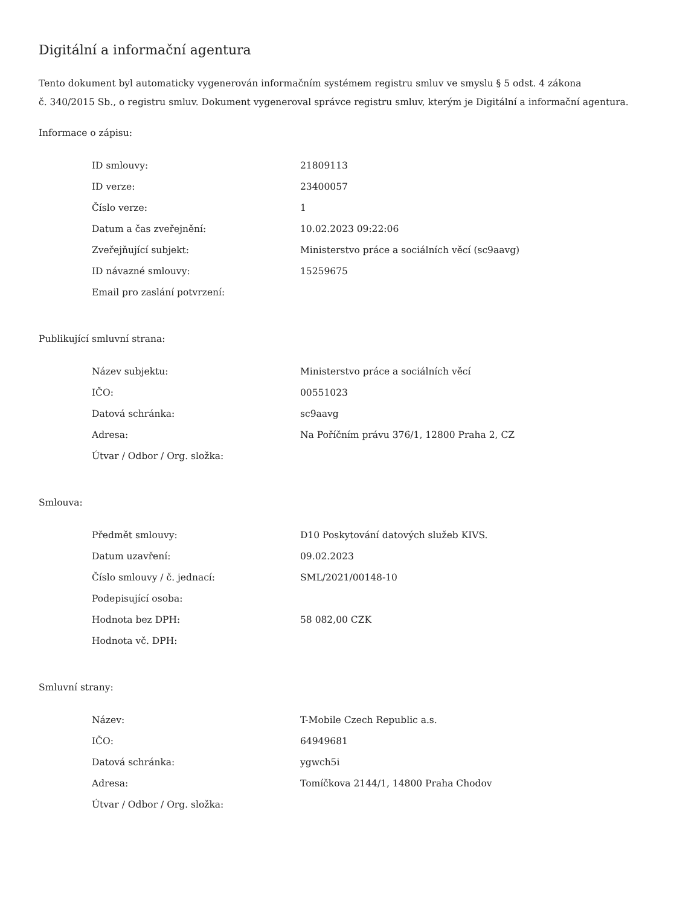Digitální a informační agentura
Tento dokument byl automaticky vygenerován informačním systémem registru smluv ve smyslu § 5 odst. 4 zákona
č. 340/2015 Sb., o registru smluv. Dokument vygeneroval správce registru smluv, kterým je Digitální a informační agentura.
Informace o zápisu:
| ID smlouvy: | 21809113 |
| ID verze: | 23400057 |
| Číslo verze: | 1 |
| Datum a čas zveřejnění: | 10.02.2023 09:22:06 |
| Zveřejňující subjekt: | Ministerstvo práce a sociálních věcí (sc9aavg) |
| ID návazné smlouvy: | 15259675 |
| Email pro zaslání potvrzení: | |
Publikující smluvní strana:
| Název subjektu: | Ministerstvo práce a sociálních věcí |
| IČO: | 00551023 |
| Datová schránka: | sc9aavg |
| Adresa: | Na Poříčním právu 376/1, 12800 Praha 2, CZ |
| Útvar / Odbor / Org. složka: | |
Smlouva:
| Předmět smlouvy: | D10 Poskytování datových služeb KIVS. |
| Datum uzavření: | 09.02.2023 |
| Číslo smlouvy / č. jednací: | SML/2021/00148-10 |
| Podepisující osoba: | |
| Hodnota bez DPH: | 58 082,00 CZK |
| Hodnota vč. DPH: | |
Smluvní strany:
| Název: | T-Mobile Czech Republic a.s. |
| IČO: | 64949681 |
| Datová schránka: | ygwch5i |
| Adresa: | Tomíčkova 2144/1, 14800 Praha Chodov |
| Útvar / Odbor / Org. složka: | |